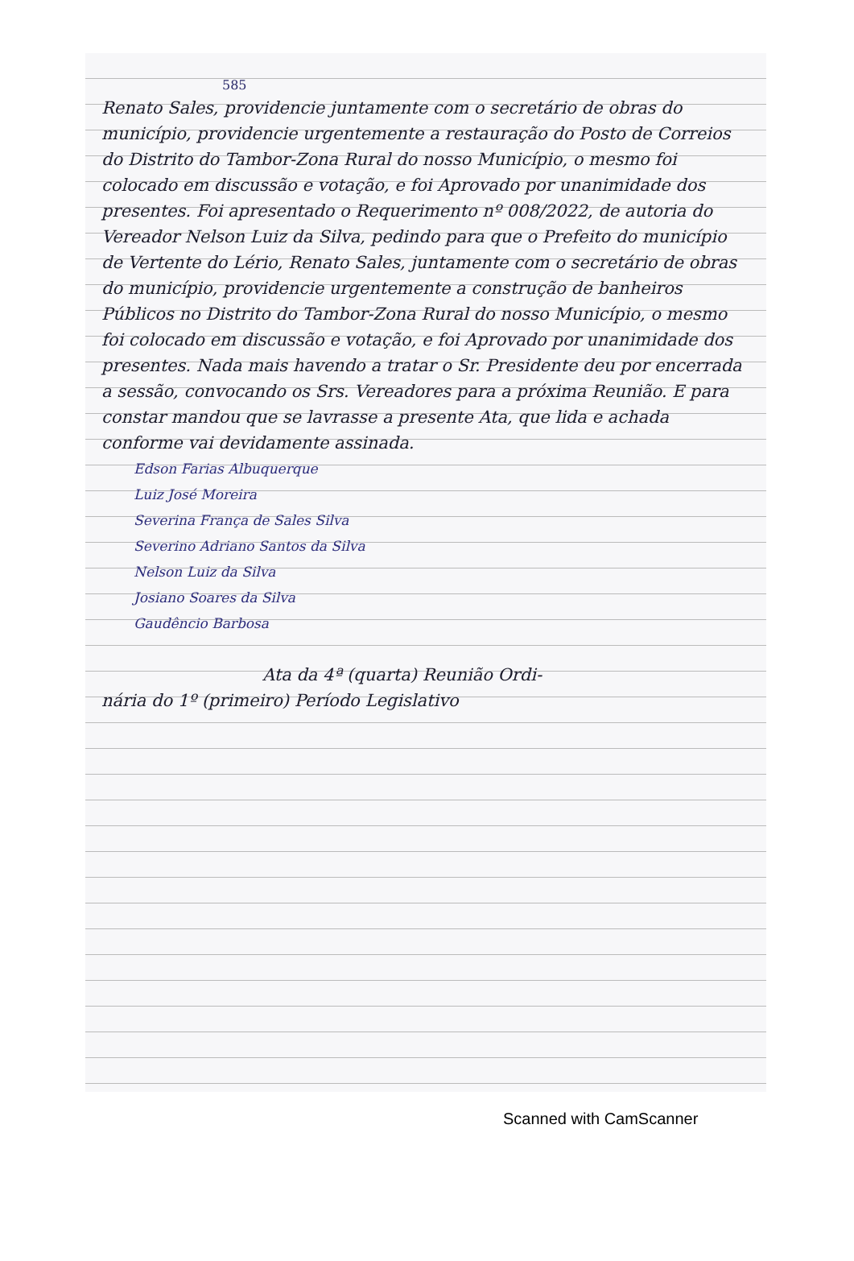585
Renato Sales, providencie juntamente com o secretário de obras do município, providencie urgentemente a restauração do Posto de Correios do Distrito do Tambor-Zona Rural do nosso Município, o mesmo foi colocado em discussão e votação, e foi Aprovado por unanimidade dos presentes. Foi apresentado o Requerimento nº 008/2022, de autoria do Vereador Nelson Luiz da Silva, pedindo para que o Prefeito do município de Vertente do Lério, Renato Sales, juntamente com o secretário de obras do município, providencie urgentemente a construção de banheiros Públicos no Distrito do Tambor-Zona Rural do nosso Município, o mesmo foi colocado em discussão e votação, e foi Aprovado por unanimidade dos presentes. Nada mais havendo a tratar o Sr. Presidente deu por encerrada a sessão, convocando os Srs. Vereadores para a próxima Reunião. E para constar mandou que se lavrasse a presente Ata, que lida e achada conforme vai devidamente assinada.
Edson Farias Albuquerque
Luiz José Moreira
Severina França de Sales Silva
Severino Adriano Santos da Silva
Nelson Luiz da Silva
Josiano Soares da Silva
Gaudêncio Barbosa
Ata da 4ª (quarta) Reunião Ordi-
nária do 1º (primeiro) Período Legislativo
Scanned with CamScanner